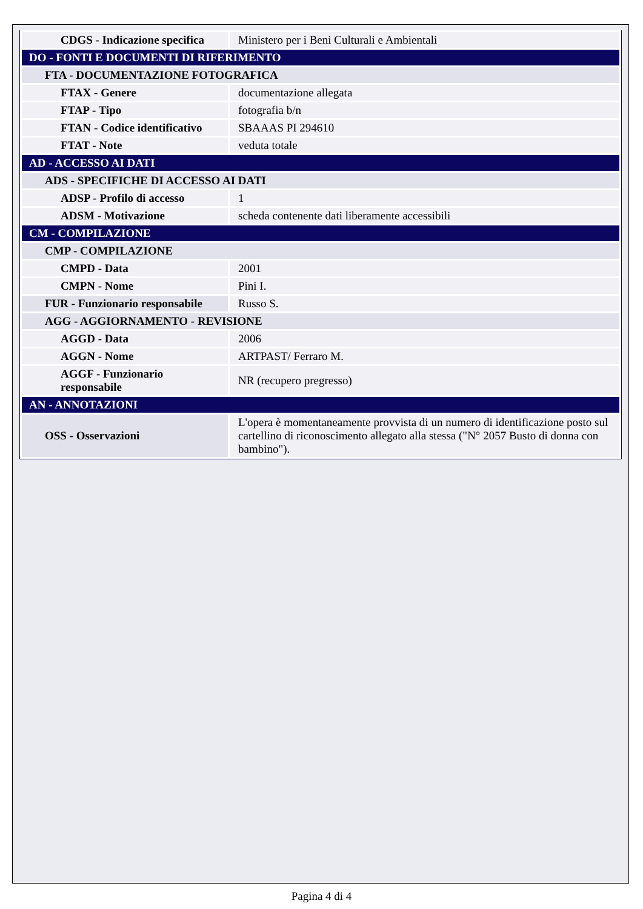| CDGS - Indicazione specifica | Ministero per i Beni Culturali e Ambientali |
| DO - FONTI E DOCUMENTI DI RIFERIMENTO | |
| FTA - DOCUMENTAZIONE FOTOGRAFICA | |
| FTAX - Genere | documentazione allegata |
| FTAP - Tipo | fotografia b/n |
| FTAN - Codice identificativo | SBAAAS PI 294610 |
| FTAT - Note | veduta totale |
| AD - ACCESSO AI DATI | |
| ADS - SPECIFICHE DI ACCESSO AI DATI | |
| ADSP - Profilo di accesso | 1 |
| ADSM - Motivazione | scheda contenente dati liberamente accessibili |
| CM - COMPILAZIONE | |
| CMP - COMPILAZIONE | |
| CMPD - Data | 2001 |
| CMPN - Nome | Pini I. |
| FUR - Funzionario responsabile | Russo S. |
| AGG - AGGIORNAMENTO - REVISIONE | |
| AGGD - Data | 2006 |
| AGGN - Nome | ARTPAST/ Ferraro M. |
| AGGF - Funzionario responsabile | NR (recupero pregresso) |
| AN - ANNOTAZIONI | |
| OSS - Osservazioni | L'opera è momentaneamente provvista di un numero di identificazione posto sul cartellino di riconoscimento allegato alla stessa ("N° 2057 Busto di donna con bambino"). |
Pagina 4 di 4